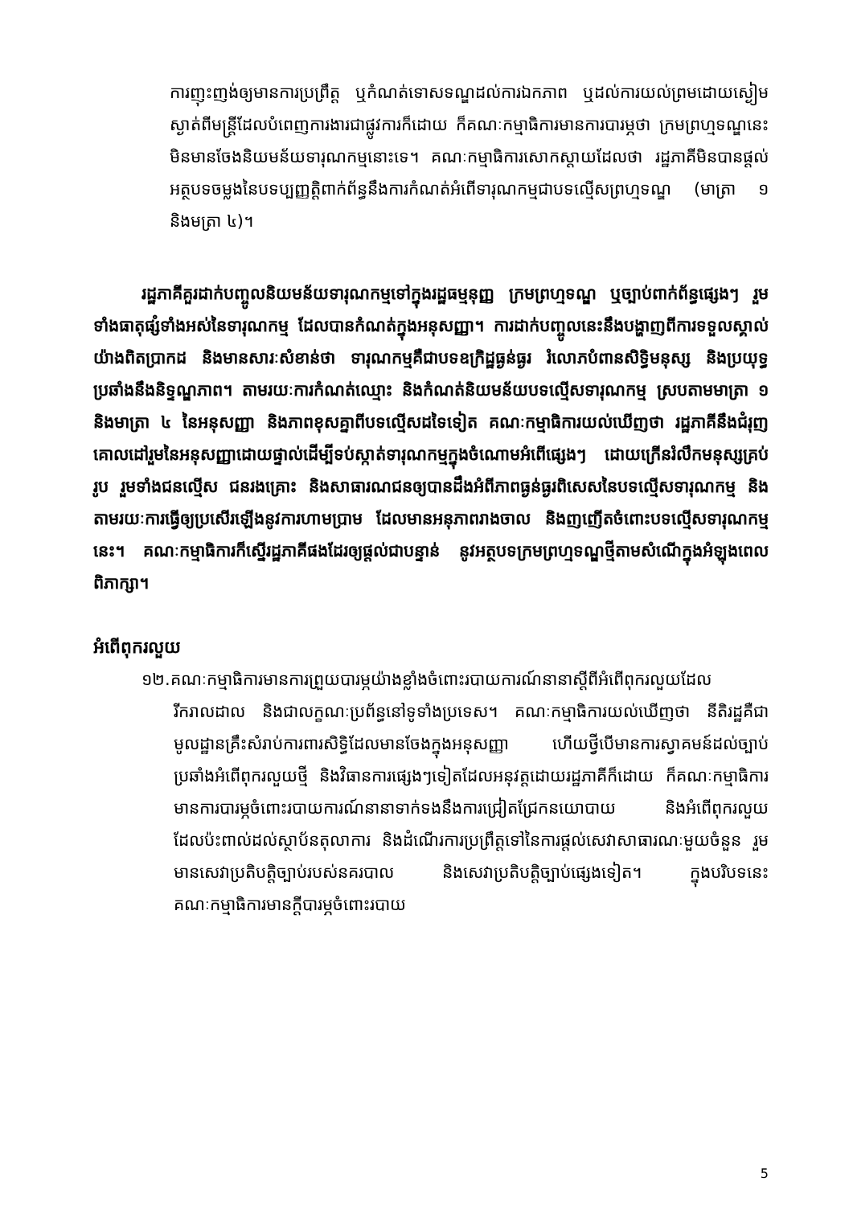ការញុះញង់ឲ្យមានការប្រព្រឹត្ត ឬកំណត់ទោសទណ្ឌដល់ការឯកភាព ឬដល់ការយល់ព្រមដោយស្ងៀមស្ងាត់ពីមន្ត្រីដែលបំពេញការងារជាផ្លូវការក៏ដោយ ក៏គណៈកម្មាធិការមានការបារម្ភថា ក្រមព្រហ្មទណ្ឌនេះមិនមានចែងនិយមន័យទារុណកម្មនោះទេ។ គណៈកម្មាធិការសោកស្ដាយដែលថា រដ្ឋភាគីមិនបានផ្ដល់អត្ថបទចម្លងនៃបទប្បញ្ញត្តិពាក់ព័ន្ធនឹងការកំណត់អំពើទារុណកម្មជាបទល្មើសព្រហ្មទណ្ឌ (មាត្រា ១ និងមត្រា ៤)។
រដ្ឋភាគីគួរដាក់បញ្ចូលនិយមន័យទារុណកម្មទៅក្នុងរដ្ឋធម្មនុញ្ញ ក្រមព្រហ្មទណ្ឌ ឬច្បាប់ពាក់ព័ន្ធផ្សេងៗ រួមទាំងធាតុផ្សំទាំងអស់នៃទារុណកម្ម ដែលបានកំណត់ក្នុងអនុសញ្ញា។ ការដាក់បញ្ចូលនេះនឹងបង្ហាញពីការទទួលស្គាល់យ៉ាងពិតប្រាកដ និងមានសារៈសំខាន់ថា ទារុណកម្មគឺជាបទឧក្រិដ្ឋធ្ងន់ធ្ងរ រំលោភបំពានសិទ្ធិមនុស្ស និងប្រយុទ្ធប្រឆាំងនឹងនិទ្ទណ្ឌភាព។ តាមរយៈការកំណត់ឈ្មោះ និងកំណត់និយមន័យបទល្មើសទារុណកម្ម ស្របតាមមាត្រា ១ និងមាត្រា ៤ នៃអនុសញ្ញា និងភាពខុសគ្នាពីបទល្មើសដទៃទៀត គណៈកម្មាធិការយល់ឃើញថា រដ្ឋភាគីនឹងជំរុញគោលដៅរួមនៃអនុសញ្ញាដោយផ្ទាល់ដើម្បីទប់ស្កាត់ទារុណកម្មក្នុងចំណោមអំពើផ្សេងៗ ដោយក្រើនរំលឹកមនុស្សគ្រប់រូប រួមទាំងជនល្មើស ជនរងគ្រោះ និងសាធារណជនឲ្យបានដឹងអំពីភាពធ្ងន់ធ្ងរពិសេសនៃបទល្មើសទារុណកម្ម និងតាមរយៈការធ្វើឲ្យប្រសើរឡើងនូវការហាមប្រាម ដែលមានអនុភាពរាងចាល និងញញើតចំពោះបទល្មើសទារុណកម្មនេះ។ គណៈកម្មាធិការក៏ស្នើរដ្ឋភាគីផងដែរឲ្យផ្ដល់ជាបន្ទាន់ នូវអត្ថបទក្រមព្រហ្មទណ្ឌថ្មីតាមសំណើក្នុងអំឡុងពេលពិភាក្សា។
អំពើពុករលួយ
១២.គណៈកម្មាធិការមានការព្រួយបារម្ភយ៉ាងខ្លាំងចំពោះរបាយការណ៍នានាស្ដីពីអំពើពុករលួយដែលរីករាលដាល និងជាលក្ខណៈប្រព័ន្ធនៅទូទាំងប្រទេស។ គណៈកម្មាធិការយល់ឃើញថា នីតិរដ្ឋគឺជាមូលដ្ឋានគ្រឹះសំរាប់ការពារសិទ្ធិដែលមានចែងក្នុងអនុសញ្ញា ហើយថ្វីបើមានការស្វាគមន៍ដល់ច្បាប់ប្រឆាំងអំពើពុករលួយថ្មី និងវិធានការផ្សេងៗទៀតដែលអនុវត្តដោយរដ្ឋភាគីក៏ដោយ ក៏គណៈកម្មាធិការមានការបារម្ភចំពោះរបាយការណ៍នានាទាក់ទងនឹងការជ្រៀតជ្រែកនយោបាយ និងអំពើពុករលួយ ដែលប៉ះពាល់ដល់ស្ថាប័នតុលាការ និងដំណើរការប្រព្រឹត្តទៅនៃការផ្ដល់សេវាសាធារណៈមួយចំនួន រួមមានសេវាប្រតិបត្តិច្បាប់របស់នគរបាល និងសេវាប្រតិបត្តិច្បាប់ផ្សេងទៀត។ ក្នុងបរិបទនេះ គណៈកម្មាធិការមានក្ដីបារម្ភចំពោះរបាយ
5